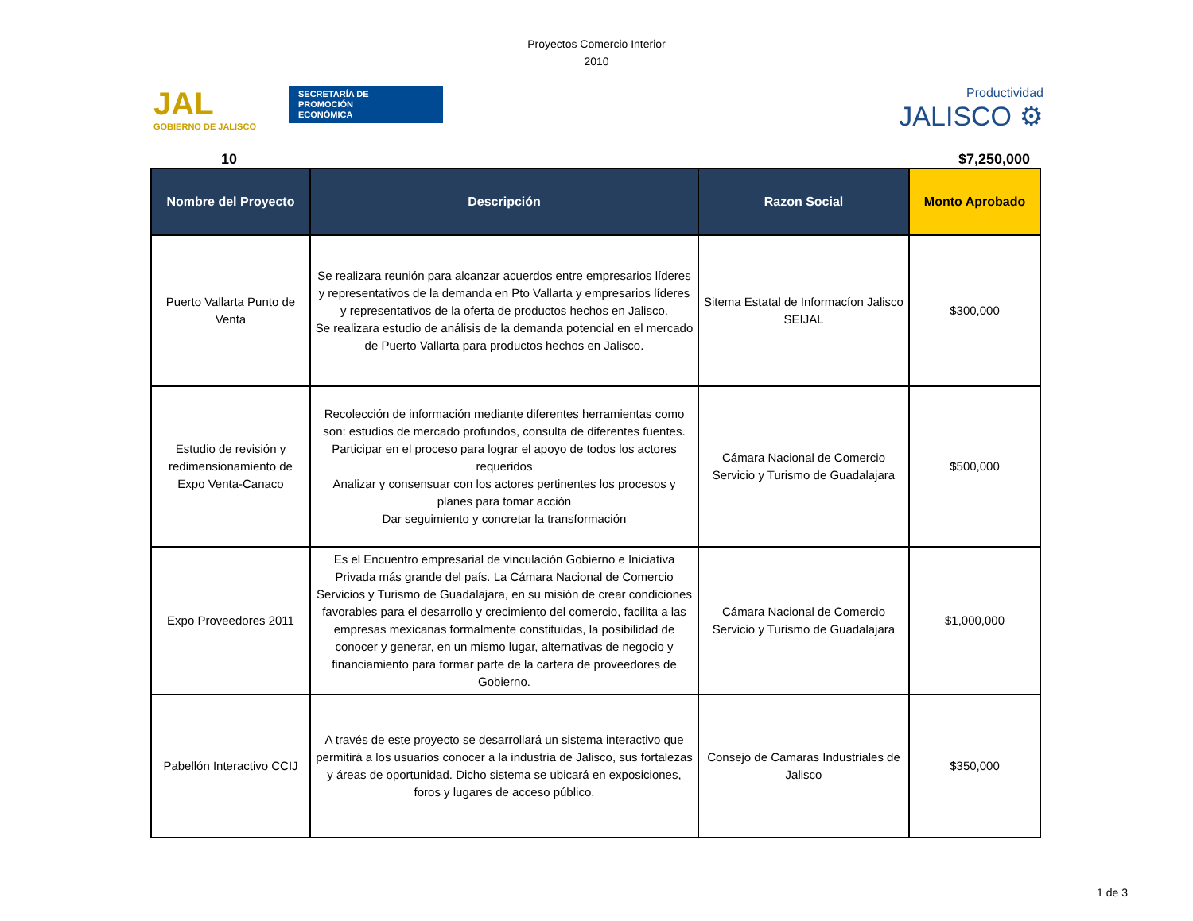Proyectos Comercio Interior
2010
JAL
GOBIERNO DE JALISCO
SECRETARÍA DE
PROMOCIÓN
ECONÓMICA
Productividad
JALISCO ⚙
10 $7,250,000
| Nombre del Proyecto | Descripción | Razon Social | Monto Aprobado |
| --- | --- | --- | --- |
| Puerto Vallarta Punto de Venta | Se realizara reunión para alcanzar acuerdos entre empresarios líderes y representativos de la demanda en Pto Vallarta y empresarios líderes y representativos de la oferta de productos hechos en Jalisco. Se realizara estudio de análisis de la demanda potencial en el mercado de Puerto Vallarta para productos hechos en Jalisco. | Sitema Estatal de Informacíon Jalisco SEIJAL | $300,000 |
| Estudio de revisión y redimensionamiento de Expo Venta-Canaco | Recolección de información mediante diferentes herramientas como son: estudios de mercado profundos, consulta de diferentes fuentes. Participar en el proceso para lograr el apoyo de todos los actores requeridos Analizar y consensuar con los actores pertinentes los procesos y planes para tomar acción Dar seguimiento y concretar la transformación | Cámara Nacional de Comercio Servicio y Turismo de Guadalajara | $500,000 |
| Expo Proveedores 2011 | Es el Encuentro empresarial de vinculación Gobierno e Iniciativa Privada más grande del país. La Cámara Nacional de Comercio Servicios y Turismo de Guadalajara, en su misión de crear condiciones favorables para el desarrollo y crecimiento del comercio, facilita a las empresas mexicanas formalmente constituidas, la posibilidad de conocer y generar, en un mismo lugar, alternativas de negocio y financiamiento para formar parte de la cartera de proveedores de Gobierno. | Cámara Nacional de Comercio Servicio y Turismo de Guadalajara | $1,000,000 |
| Pabellón Interactivo CCIJ | A través de este proyecto se desarrollará un sistema interactivo que permitirá a los usuarios conocer a la industria de Jalisco, sus fortalezas y áreas de oportunidad. Dicho sistema se ubicará en exposiciones, foros y lugares de acceso público. | Consejo de Camaras Industriales de Jalisco | $350,000 |
1 de 3